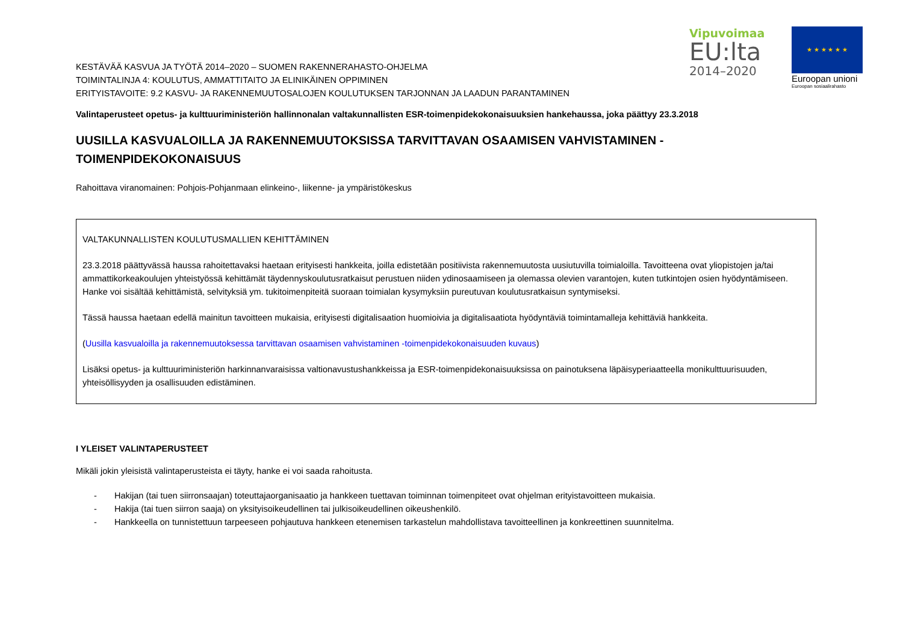Vipuvoimaa
EU:lta
2014–2020
★ ★ ★ ★ ★ ★
Euroopan unioni
Euroopan sosiaalirahasto
KESTÄVÄÄ KASVUA JA TYÖTÄ 2014–2020 – SUOMEN RAKENNERAHASTO-OHJELMA
TOIMINTALINJA 4: KOULUTUS, AMMATTITAITO JA ELINIKÄINEN OPPIMINEN
ERITYISTAVOITE: 9.2 KASVU- JA RAKENNEMUUTOSALOJEN KOULUTUKSEN TARJONNAN JA LAADUN PARANTAMINEN
Valintaperusteet opetus- ja kulttuuriministeriön hallinnonalan valtakunnallisten ESR-toimenpidekokonaisuuksien hankehaussa, joka päättyy 23.3.2018
UUSILLA KASVUALOILLA JA RAKENNEMUUTOKSISSA TARVITTAVAN OSAAMISEN VAHVISTAMINEN - TOIMENPIDEKOKONAISUUS
Rahoittava viranomainen: Pohjois-Pohjanmaan elinkeino-, liikenne- ja ympäristökeskus
VALTAKUNNALLISTEN KOULUTUSMALLIEN KEHITTÄMINEN
23.3.2018 päättyvässä haussa rahoitettavaksi haetaan erityisesti hankkeita, joilla edistetään positiivista rakennemuutosta uusiutuvilla toimialoilla. Tavoitteena ovat yliopistojen ja/tai ammattikorkeakoulujen yhteistyössä kehittämät täydennyskoulutusratkaisut perustuen niiden ydinosaamiseen ja olemassa olevien varantojen, kuten tutkintojen osien hyödyntämiseen. Hanke voi sisältää kehittämistä, selvityksiä ym. tukitoimenpiteitä suoraan toimialan kysymyksiin pureutuvan koulutusratkaisun syntymiseksi.
Tässä haussa haetaan edellä mainitun tavoitteen mukaisia, erityisesti digitalisaation huomioivia ja digitalisaatiota hyödyntäviä toimintamalleja kehittäviä hankkeita.
(Uusilla kasvualoilla ja rakennemuutoksessa tarvittavan osaamisen vahvistaminen -toimenpidekokonaisuuden kuvaus)
Lisäksi opetus- ja kulttuuriministeriön harkinnanvaraisissa valtionavustushankkeissa ja ESR-toimenpidekonaisuuksissa on painotuksena läpäisyperiaatteella monikulttuurisuuden, yhteisöllisyyden ja osallisuuden edistäminen.
I YLEISET VALINTAPERUSTEET
Mikäli jokin yleisistä valintaperusteista ei täyty, hanke ei voi saada rahoitusta.
- Hakijan (tai tuen siirronsaajan) toteuttajaorganisaatio ja hankkeen tuettavan toiminnan toimenpiteet ovat ohjelman erityistavoitteen mukaisia.
- Hakija (tai tuen siirron saaja) on yksityisoikeudellinen tai julkisoikeudellinen oikeushenkilö.
- Hankkeella on tunnistettuun tarpeeseen pohjautuva hankkeen etenemisen tarkastelun mahdollistava tavoitteellinen ja konkreettinen suunnitelma.